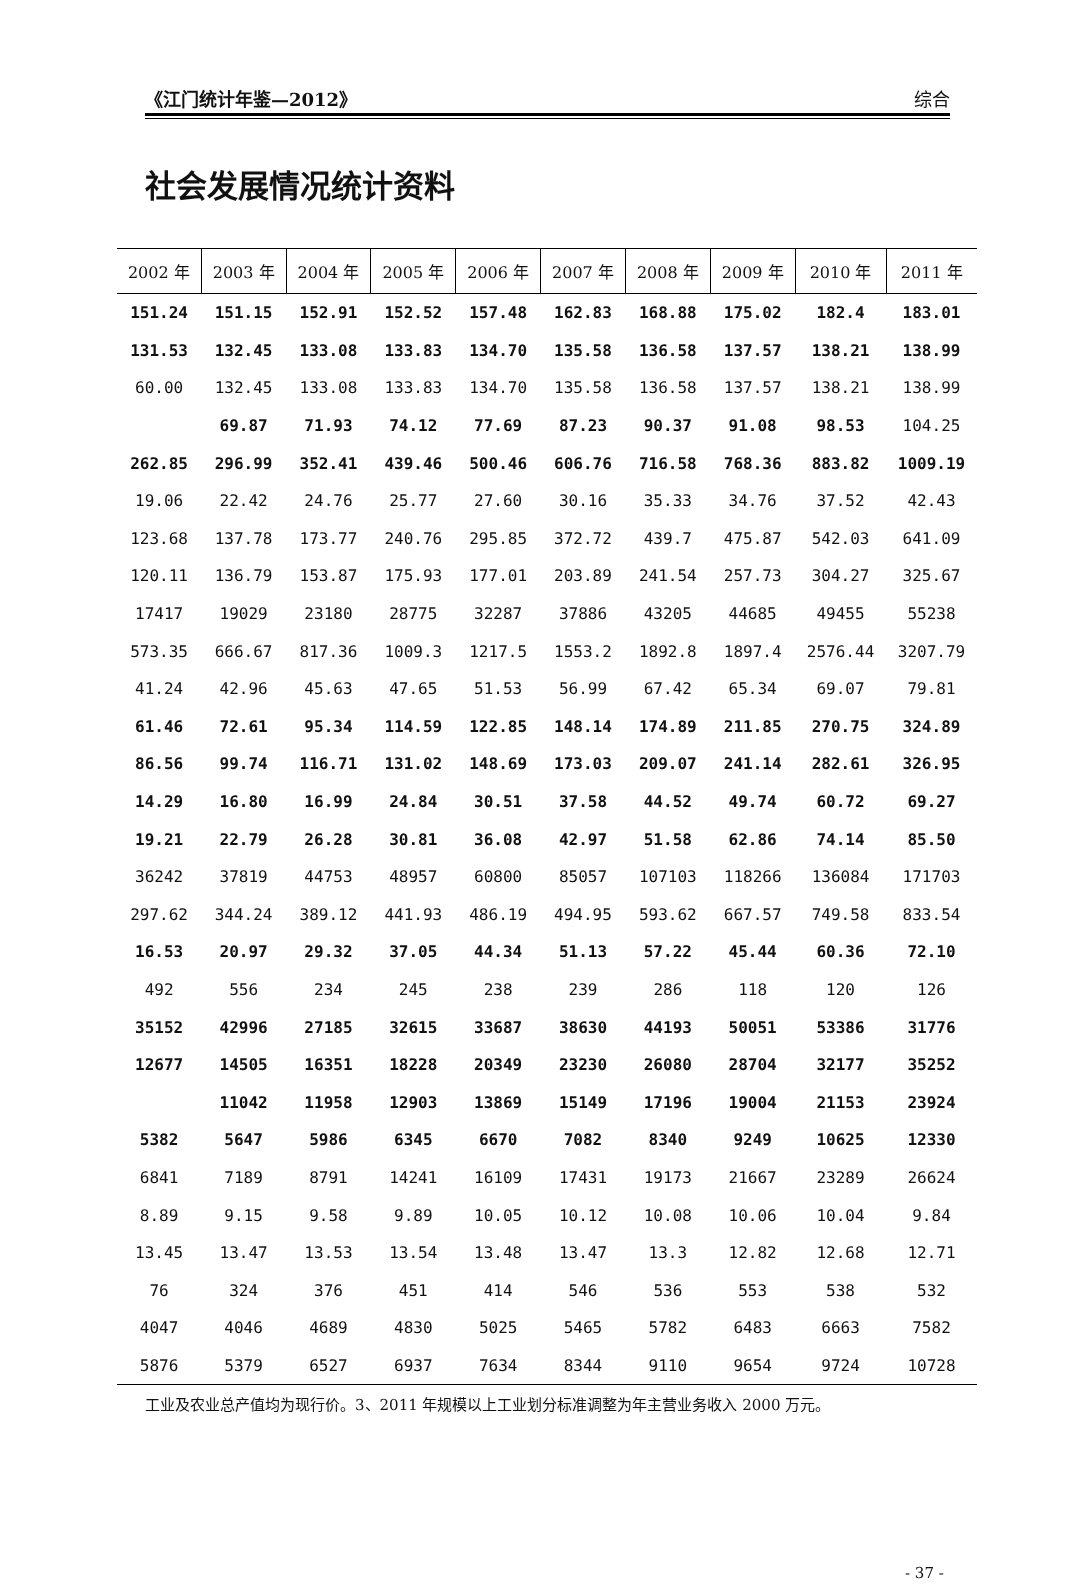《江门统计年鉴—2012》 综合
社会发展情况统计资料
| 2002 年 | 2003 年 | 2004 年 | 2005 年 | 2006 年 | 2007 年 | 2008 年 | 2009 年 | 2010 年 | 2011 年 |
| --- | --- | --- | --- | --- | --- | --- | --- | --- | --- |
| 151.24 | 151.15 | 152.91 | 152.52 | 157.48 | 162.83 | 168.88 | 175.02 | 182.4 | 183.01 |
| 131.53 | 132.45 | 133.08 | 133.83 | 134.70 | 135.58 | 136.58 | 137.57 | 138.21 | 138.99 |
| 60.00 | 132.45 | 133.08 | 133.83 | 134.70 | 135.58 | 136.58 | 137.57 | 138.21 | 138.99 |
| | 69.87 | 71.93 | 74.12 | 77.69 | 87.23 | 90.37 | 91.08 | 98.53 | 104.25 |
| 262.85 | 296.99 | 352.41 | 439.46 | 500.46 | 606.76 | 716.58 | 768.36 | 883.82 | 1009.19 |
| 19.06 | 22.42 | 24.76 | 25.77 | 27.60 | 30.16 | 35.33 | 34.76 | 37.52 | 42.43 |
| 123.68 | 137.78 | 173.77 | 240.76 | 295.85 | 372.72 | 439.7 | 475.87 | 542.03 | 641.09 |
| 120.11 | 136.79 | 153.87 | 175.93 | 177.01 | 203.89 | 241.54 | 257.73 | 304.27 | 325.67 |
| 17417 | 19029 | 23180 | 28775 | 32287 | 37886 | 43205 | 44685 | 49455 | 55238 |
| 573.35 | 666.67 | 817.36 | 1009.3 | 1217.5 | 1553.2 | 1892.8 | 1897.4 | 2576.44 | 3207.79 |
| 41.24 | 42.96 | 45.63 | 47.65 | 51.53 | 56.99 | 67.42 | 65.34 | 69.07 | 79.81 |
| 61.46 | 72.61 | 95.34 | 114.59 | 122.85 | 148.14 | 174.89 | 211.85 | 270.75 | 324.89 |
| 86.56 | 99.74 | 116.71 | 131.02 | 148.69 | 173.03 | 209.07 | 241.14 | 282.61 | 326.95 |
| 14.29 | 16.80 | 16.99 | 24.84 | 30.51 | 37.58 | 44.52 | 49.74 | 60.72 | 69.27 |
| 19.21 | 22.79 | 26.28 | 30.81 | 36.08 | 42.97 | 51.58 | 62.86 | 74.14 | 85.50 |
| 36242 | 37819 | 44753 | 48957 | 60800 | 85057 | 107103 | 118266 | 136084 | 171703 |
| 297.62 | 344.24 | 389.12 | 441.93 | 486.19 | 494.95 | 593.62 | 667.57 | 749.58 | 833.54 |
| 16.53 | 20.97 | 29.32 | 37.05 | 44.34 | 51.13 | 57.22 | 45.44 | 60.36 | 72.10 |
| 492 | 556 | 234 | 245 | 238 | 239 | 286 | 118 | 120 | 126 |
| 35152 | 42996 | 27185 | 32615 | 33687 | 38630 | 44193 | 50051 | 53386 | 31776 |
| 12677 | 14505 | 16351 | 18228 | 20349 | 23230 | 26080 | 28704 | 32177 | 35252 |
| | 11042 | 11958 | 12903 | 13869 | 15149 | 17196 | 19004 | 21153 | 23924 |
| 5382 | 5647 | 5986 | 6345 | 6670 | 7082 | 8340 | 9249 | 10625 | 12330 |
| 6841 | 7189 | 8791 | 14241 | 16109 | 17431 | 19173 | 21667 | 23289 | 26624 |
| 8.89 | 9.15 | 9.58 | 9.89 | 10.05 | 10.12 | 10.08 | 10.06 | 10.04 | 9.84 |
| 13.45 | 13.47 | 13.53 | 13.54 | 13.48 | 13.47 | 13.3 | 12.82 | 12.68 | 12.71 |
| 76 | 324 | 376 | 451 | 414 | 546 | 536 | 553 | 538 | 532 |
| 4047 | 4046 | 4689 | 4830 | 5025 | 5465 | 5782 | 6483 | 6663 | 7582 |
| 5876 | 5379 | 6527 | 6937 | 7634 | 8344 | 9110 | 9654 | 9724 | 10728 |
工业及农业总产值均为现行价。3、2011 年规模以上工业划分标准调整为年主营业务收入 2000 万元。
- 37 -